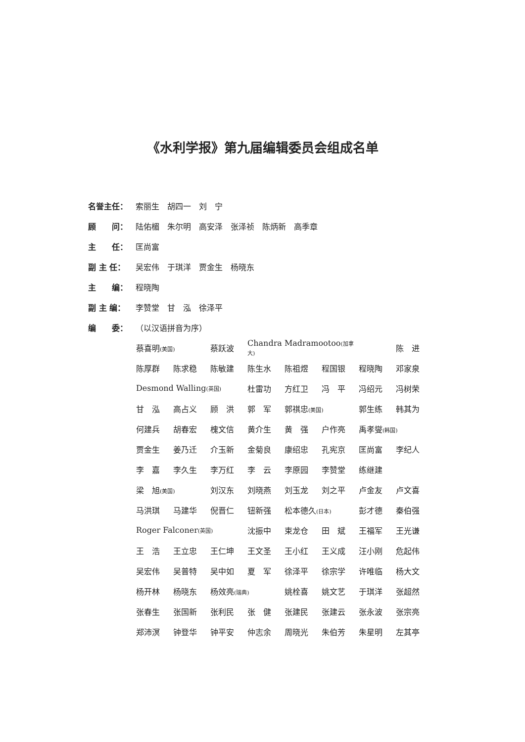《水利学报》第九届编辑委员会组成名单
名誉主任： 索丽生　胡四一　刘　宁
顾　　问： 陆佑楣　朱尔明　高安泽　张泽祯　陈炳新　高季章
主　　任： 匡尚富
副 主 任： 吴宏伟　于琪洋　贾金生　杨晓东
主　　编： 程晓陶
副 主 编： 李赞堂　甘　泓　徐泽平
编　　委： （以汉语拼音为序）
蔡喜明(美国) 蔡跃波 Chandra Madramootoo(加拿大)　 陈　进
陈厚群 陈求稳 陈敏建 陈生水 陈祖煜 程国银 程晓陶 邓家泉
Desmond Walling(英国) 杜雷功 方红卫 冯　平 冯绍元 冯树荣
甘　泓 高占义 顾　洪 郭　军 郭祺忠(美国) 郭生练 韩其为
何建兵 胡春宏 槐文信 黄介生 黄　强 户作亮 禹孝燮(韩国)
贾金生 姜乃迁 介玉新 金菊良 康绍忠 孔宪京 匡尚富 李纪人
李　嘉 李久生 李万红 李　云 李原园 李赞堂 练继建
梁　旭(美国) 刘汉东 刘晓燕 刘玉龙 刘之平 卢金友 卢文喜
马洪琪 马建华 倪晋仁 钮新强 松本德久(日本) 彭才德 秦伯强
Roger Falconer(英国) 沈振中 束龙仓 田　斌 王福军 王光谦
王　浩 王立忠 王仁坤 王文圣 王小红 王义成 汪小刚 危起伟
吴宏伟 吴普特 吴中如 夏　军 徐泽平 徐宗学 许唯临 杨大文
杨开林 杨晓东 杨效亮(瑞典) 姚栓喜 姚文艺 于琪洋 张超然
张春生 张国新 张利民 张　健 张建民 张建云 张永波 张宗亮
郑沛溟 钟登华 钟平安 仲志余 周晓光 朱伯芳 朱星明 左其亭